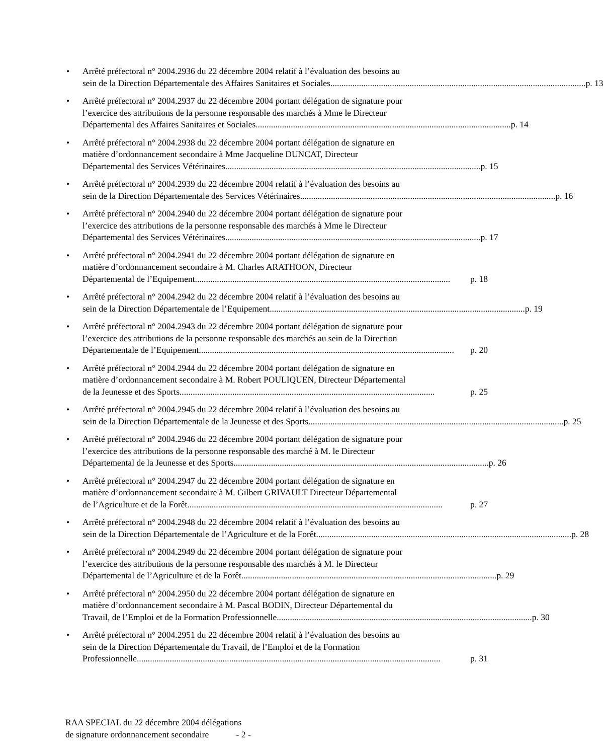• Arrêté préfectoral n° 2004.2936 du 22 décembre 2004 relatif à l’évaluation des besoins au
sein de la Direction Départementale des Affaires Sanitaires et Sociales.................................................................................................................... p. 13
• Arrêté préfectoral n° 2004.2937 du 22 décembre 2004 portant délégation de signature pour
l’exercice des attributions de la personne responsable des marchés à Mme le Directeur
Départemental des Affaires Sanitaires et Sociales .................................................................................................................... p. 14
• Arrêté préfectoral n° 2004.2938 du 22 décembre 2004 portant délégation de signature en
matière d’ordonnancement secondaire à Mme Jacqueline DUNCAT, Directeur
Départemental des Services Vétérinaires.................................................................................................................... p. 15
• Arrêté préfectoral n° 2004.2939 du 22 décembre 2004 relatif à l’évaluation des besoins au
sein de la Direction Départementale des Services Vétérinaires.................................................................................................................... p. 16
• Arrêté préfectoral n° 2004.2940 du 22 décembre 2004 portant délégation de signature pour
l’exercice des attributions de la personne responsable des marchés à Mme le Directeur
Départemental des Services Vétérinaires.................................................................................................................... p. 17
• Arrêté préfectoral n° 2004.2941 du 22 décembre 2004 portant délégation de signature en
matière d’ordonnancement secondaire à M. Charles ARATHOON, Directeur
Départemental de l’Equipement.................................................................................................................... p. 18
• Arrêté préfectoral n° 2004.2942 du 22 décembre 2004 relatif à l’évaluation des besoins au
sein de la Direction Départementale de l’Equipement .................................................................................................................... p. 19
• Arrêté préfectoral n° 2004.2943 du 22 décembre 2004 portant délégation de signature pour
l’exercice des attributions de la personne responsable des marchés au sein de la Direction
Départementale de l’Equipement.................................................................................................................... p. 20
• Arrêté préfectoral n° 2004.2944 du 22 décembre 2004 portant délégation de signature en
matière d’ordonnancement secondaire à M. Robert POULIQUEN, Directeur Départemental
de la Jeunesse et des Sports.................................................................................................................... p. 25
• Arrêté préfectoral n° 2004.2945 du 22 décembre 2004 relatif à l’évaluation des besoins au
sein de la Direction Départementale de la Jeunesse et des Sports .................................................................................................................... p. 25
• Arrêté préfectoral n° 2004.2946 du 22 décembre 2004 portant délégation de signature pour
l’exercice des attributions de la personne responsable des marché à M. le Directeur
Départemental de la Jeunesse et des Sports .................................................................................................................... p. 26
• Arrêté préfectoral n° 2004.2947 du 22 décembre 2004 portant délégation de signature en
matière d’ordonnancement secondaire à M. Gilbert GRIVAULT Directeur Départemental
de l’Agriculture et de la Forêt.................................................................................................................... p. 27
• Arrêté préfectoral n° 2004.2948 du 22 décembre 2004 relatif à l’évaluation des besoins au
sein de la Direction Départementale de l’Agriculture et de la Forêt.................................................................................................................... p. 28
• Arrêté préfectoral n° 2004.2949 du 22 décembre 2004 portant délégation de signature pour
l’exercice des attributions de la personne responsable des marchés à M. le Directeur
Départemental de l’Agriculture et de la Forêt.................................................................................................................... p. 29
• Arrêté préfectoral n° 2004.2950 du 22 décembre 2004 portant délégation de signature en
matière d’ordonnancement secondaire à M. Pascal BODIN, Directeur Départemental du
Travail, de l’Emploi et de la Formation Professionnelle .................................................................................................................... p. 30
• Arrêté préfectoral n° 2004.2951 du 22 décembre 2004 relatif à l’évaluation des besoins au
sein de la Direction Départementale du Travail, de l’Emploi et de la Formation
Professionnelle .......................................................................................................................................... p. 31
RAA SPECIAL du 22 décembre 2004 délégations
de signature ordonnancement secondaire - 2 -